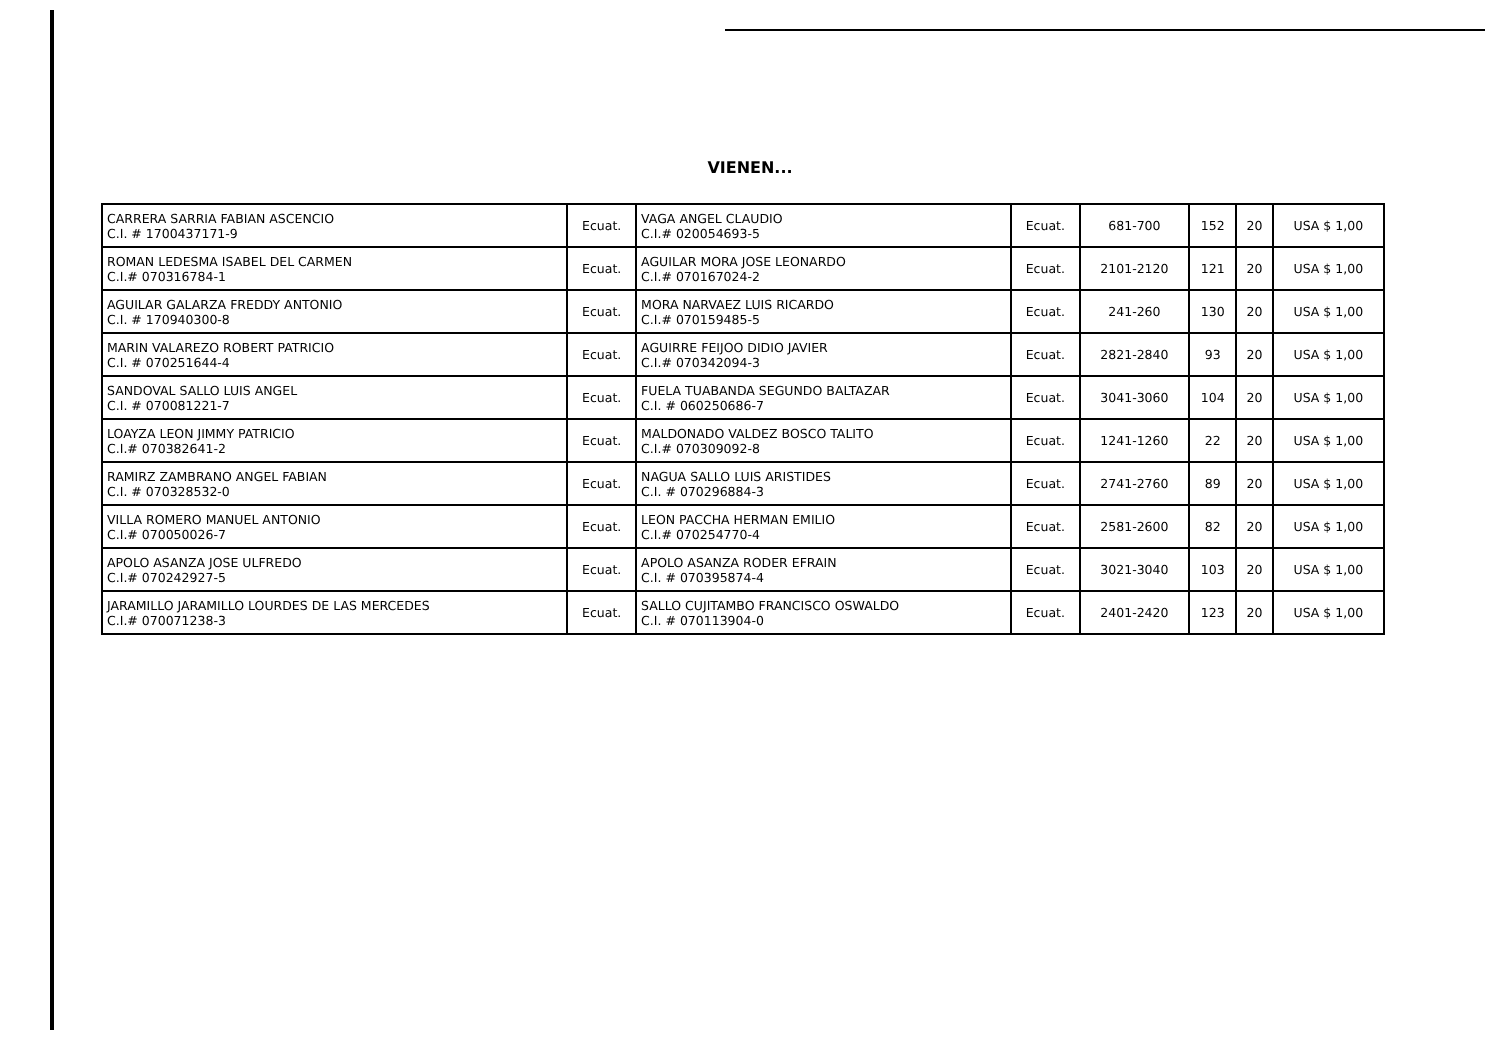VIENEN...
| CARRERA SARRIA FABIAN ASCENCIO C.I. # 1700437171-9 | Ecuat. | VAGA ANGEL CLAUDIO C.I.# 020054693-5 | Ecuat. | 681-700 | 152 | 20 | USA $ 1,00 |
| ROMAN LEDESMA ISABEL DEL CARMEN C.I.# 070316784-1 | Ecuat. | AGUILAR MORA JOSE LEONARDO C.I.# 070167024-2 | Ecuat. | 2101-2120 | 121 | 20 | USA $ 1,00 |
| AGUILAR GALARZA FREDDY ANTONIO C.I. # 170940300-8 | Ecuat. | MORA NARVAEZ LUIS RICARDO C.I.# 070159485-5 | Ecuat. | 241-260 | 130 | 20 | USA $ 1,00 |
| MARIN VALAREZO ROBERT PATRICIO C.I. # 070251644-4 | Ecuat. | AGUIRRE FEIJOO DIDIO JAVIER C.I.# 070342094-3 | Ecuat. | 2821-2840 | 93 | 20 | USA $ 1,00 |
| SANDOVAL SALLO LUIS ANGEL C.I. # 070081221-7 | Ecuat. | FUELA TUABANDA SEGUNDO BALTAZAR C.I. # 060250686-7 | Ecuat. | 3041-3060 | 104 | 20 | USA $ 1,00 |
| LOAYZA LEON JIMMY PATRICIO C.I.# 070382641-2 | Ecuat. | MALDONADO VALDEZ BOSCO TALITO C.I.# 070309092-8 | Ecuat. | 1241-1260 | 22 | 20 | USA $ 1,00 |
| RAMIRZ ZAMBRANO ANGEL FABIAN C.I. # 070328532-0 | Ecuat. | NAGUA SALLO LUIS ARISTIDES C.I. # 070296884-3 | Ecuat. | 2741-2760 | 89 | 20 | USA $ 1,00 |
| VILLA ROMERO MANUEL ANTONIO C.I.# 070050026-7 | Ecuat. | LEON PACCHA HERMAN EMILIO C.I.# 070254770-4 | Ecuat. | 2581-2600 | 82 | 20 | USA $ 1,00 |
| APOLO ASANZA JOSE ULFREDO C.I.# 070242927-5 | Ecuat. | APOLO ASANZA RODER EFRAIN C.I. # 070395874-4 | Ecuat. | 3021-3040 | 103 | 20 | USA $ 1,00 |
| JARAMILLO JARAMILLO LOURDES DE LAS MERCEDES C.I.# 070071238-3 | Ecuat. | SALLO CUJITAMBO FRANCISCO OSWALDO C.I. # 070113904-0 | Ecuat. | 2401-2420 | 123 | 20 | USA $ 1,00 |